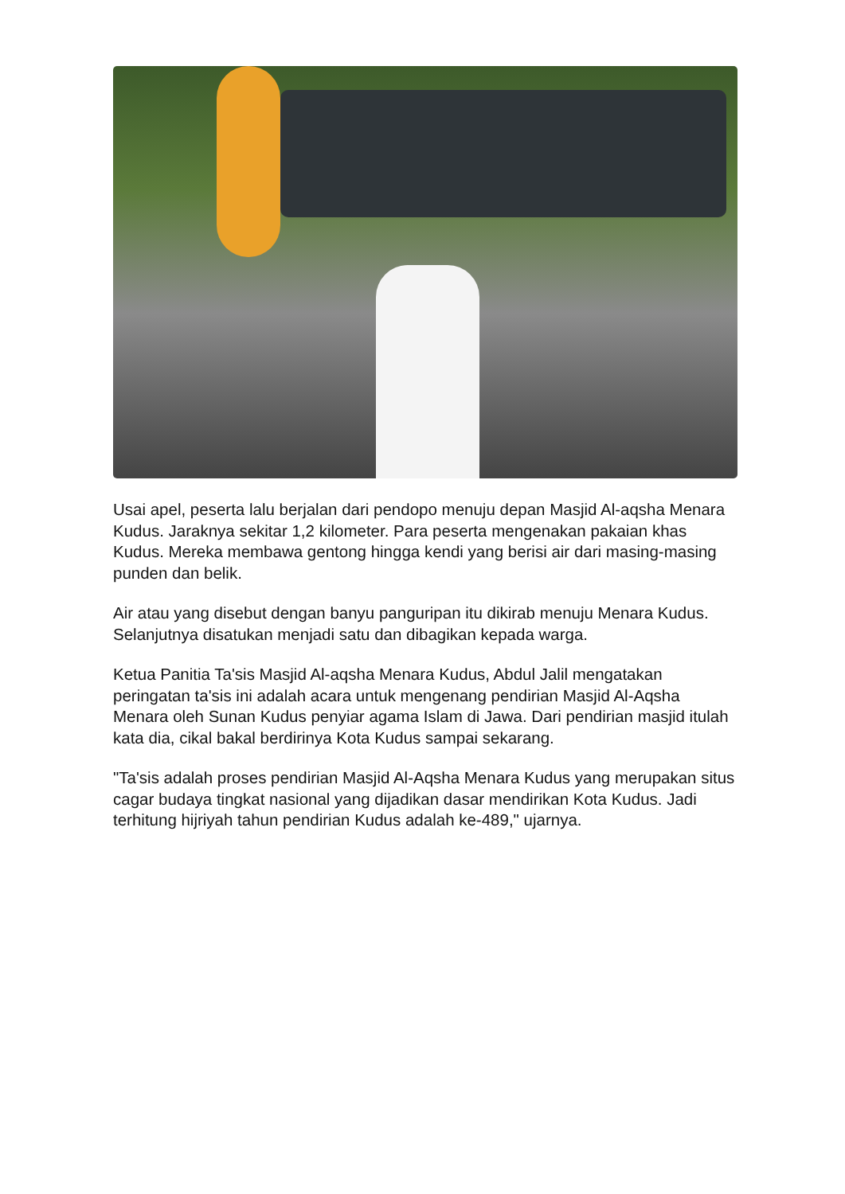Usai apel, peserta lalu berjalan dari pendopo menuju depan Masjid Al-aqsha Menara Kudus. Jaraknya sekitar 1,2 kilometer. Para peserta mengenakan pakaian khas Kudus. Mereka membawa gentong hingga kendi yang berisi air dari masing-masing punden dan belik.
Air atau yang disebut dengan banyu panguripan itu dikirab menuju Menara Kudus. Selanjutnya disatukan menjadi satu dan dibagikan kepada warga.
Ketua Panitia Ta'sis Masjid Al-aqsha Menara Kudus, Abdul Jalil mengatakan peringatan ta'sis ini adalah acara untuk mengenang pendirian Masjid Al-Aqsha Menara oleh Sunan Kudus penyiar agama Islam di Jawa. Dari pendirian masjid itulah kata dia, cikal bakal berdirinya Kota Kudus sampai sekarang.
"Ta'sis adalah proses pendirian Masjid Al-Aqsha Menara Kudus yang merupakan situs cagar budaya tingkat nasional yang dijadikan dasar mendirikan Kota Kudus. Jadi terhitung hijriyah tahun pendirian Kudus adalah ke-489," ujarnya.